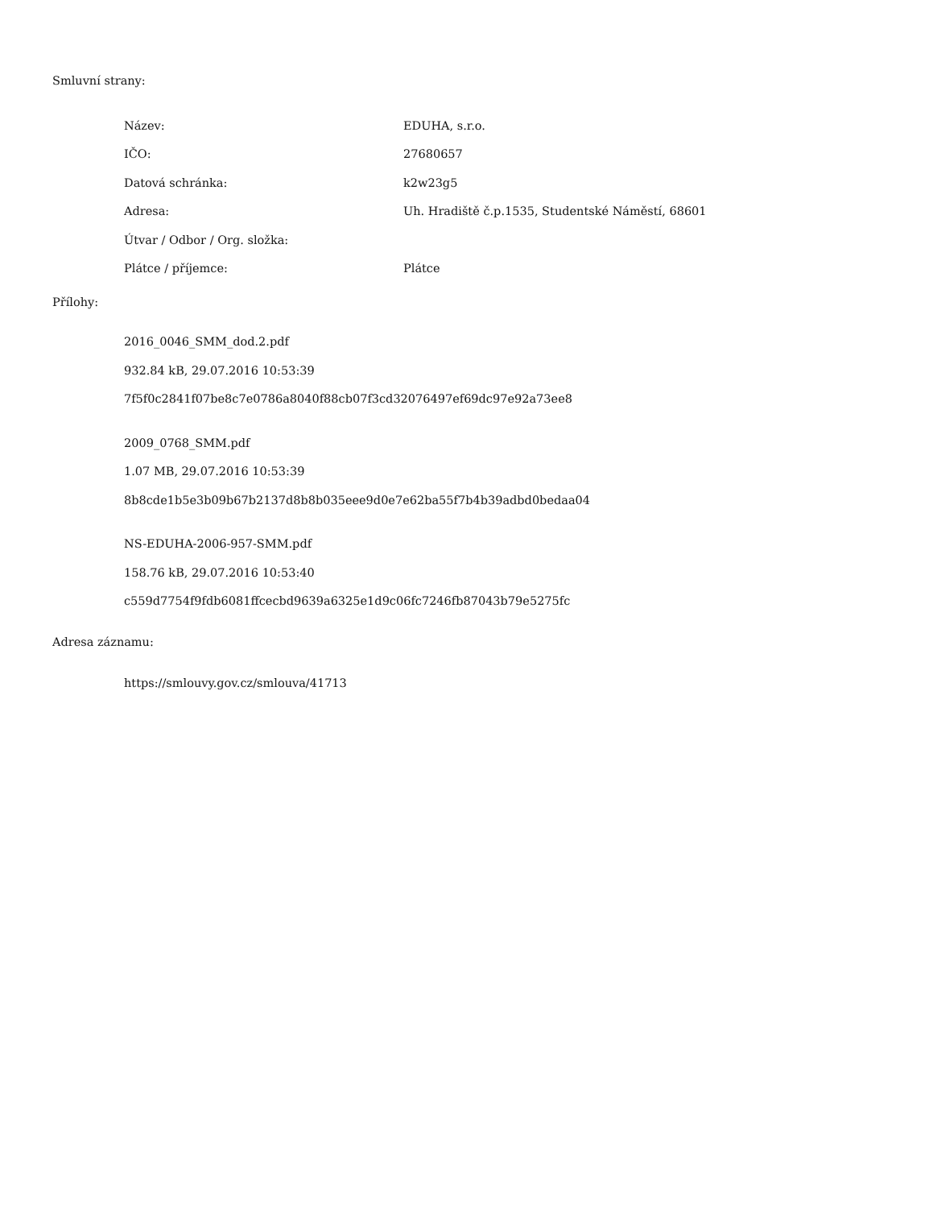Smluvní strany:
| Název: | EDUHA, s.r.o. |
| IČO: | 27680657 |
| Datová schránka: | k2w23g5 |
| Adresa: | Uh. Hradiště č.p.1535, Studentské Náměstí, 68601 |
| Útvar / Odbor / Org. složka: | |
| Plátce / příjemce: | Plátce |
Přílohy:
2016_0046_SMM_dod.2.pdf
932.84 kB, 29.07.2016 10:53:39
7f5f0c2841f07be8c7e0786a8040f88cb07f3cd32076497ef69dc97e92a73ee8
2009_0768_SMM.pdf
1.07 MB, 29.07.2016 10:53:39
8b8cde1b5e3b09b67b2137d8b8b035eee9d0e7e62ba55f7b4b39adbd0bedaa04
NS-EDUHA-2006-957-SMM.pdf
158.76 kB, 29.07.2016 10:53:40
c559d7754f9fdb6081ffcecbd9639a6325e1d9c06fc7246fb87043b79e5275fc
Adresa záznamu:
https://smlouvy.gov.cz/smlouva/41713